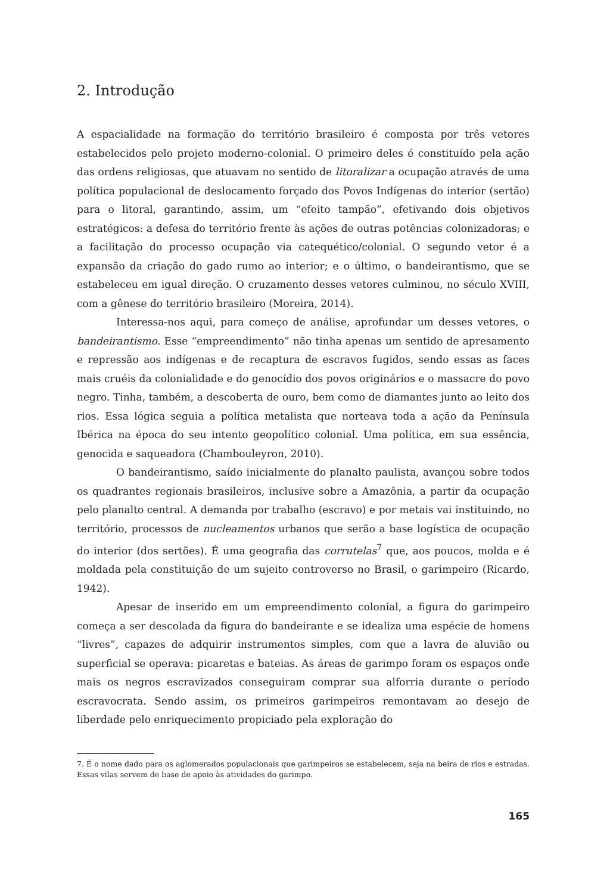2. Introdução
A espacialidade na formação do território brasileiro é composta por três vetores estabelecidos pelo projeto moderno-colonial. O primeiro deles é constituído pela ação das ordens religiosas, que atuavam no sentido de litoralizar a ocupação através de uma política populacional de deslocamento forçado dos Povos Indígenas do interior (sertão) para o litoral, garantindo, assim, um “efeito tampão”, efetivando dois objetivos estratégicos: a defesa do território frente às ações de outras potências colonizadoras; e a facilitação do processo ocupação via catequético/colonial. O segundo vetor é a expansão da criação do gado rumo ao interior; e o último, o bandeirantismo, que se estabeleceu em igual direção. O cruzamento desses vetores culminou, no século XVIII, com a gênese do território brasileiro (Moreira, 2014).
Interessa-nos aqui, para começo de análise, aprofundar um desses vetores, o bandeirantismo. Esse “empreendimento” não tinha apenas um sentido de apresamento e repressão aos indígenas e de recaptura de escravos fugidos, sendo essas as faces mais cruéis da colonialidade e do genocídio dos povos originários e o massacre do povo negro. Tinha, também, a descoberta de ouro, bem como de diamantes junto ao leito dos rios. Essa lógica seguia a política metalista que norteava toda a ação da Península Ibérica na época do seu intento geopolítico colonial. Uma política, em sua essência, genocida e saqueadora (Chambouleyron, 2010).
O bandeirantismo, saído inicialmente do planalto paulista, avançou sobre todos os quadrantes regionais brasileiros, inclusive sobre a Amazônia, a partir da ocupação pelo planalto central. A demanda por trabalho (escravo) e por metais vai instituindo, no território, processos de nucleamentos urbanos que serão a base logística de ocupação do interior (dos sertões). É uma geografia das corrutelas<sup>7</sup> que, aos poucos, molda e é moldada pela constituição de um sujeito controverso no Brasil, o garimpeiro (Ricardo, 1942).
Apesar de inserido em um empreendimento colonial, a figura do garimpeiro começa a ser descolada da figura do bandeirante e se idealiza uma espécie de homens “livres”, capazes de adquirir instrumentos simples, com que a lavra de aluvião ou superficial se operava: picaretas e bateias. As áreas de garimpo foram os espaços onde mais os negros escravizados conseguiram comprar sua alforria durante o período escravocrata. Sendo assim, os primeiros garimpeiros remontavam ao desejo de liberdade pelo enriquecimento propiciado pela exploração do
7. É o nome dado para os aglomerados populacionais que garimpeiros se estabelecem, seja na beira de rios e estradas. Essas vilas servem de base de apoio às atividades do garimpo.
165